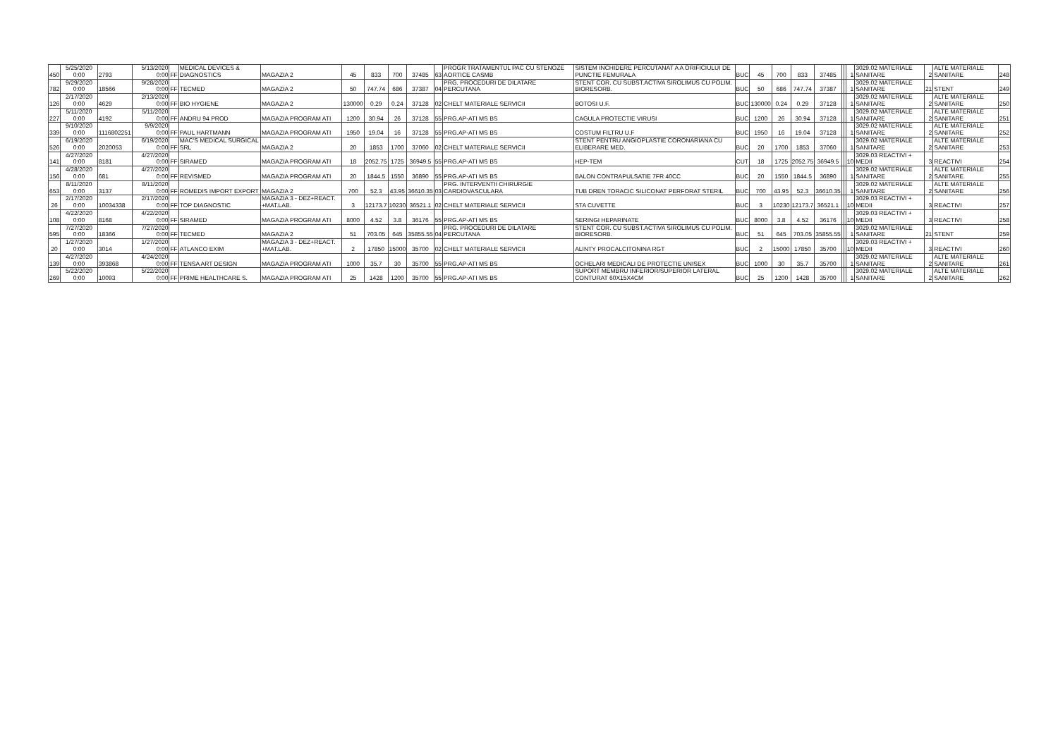| 450 | 5/25/2020 0:00 | 2793 | 5/13/2020 0:00 | FF | MEDICAL DEVICES & DIAGNOSTICS | MAGAZIA 2 | 45 | 833 | 700 | 37485 | 63 | PROGR TRATAMENTUL PAC CU STENOZE AORTICE CASMB | SISTEM INCHIDERE PERCUTANAT A A ORIFICIULUI DE PUNCTIE FEMURALA | BUC | 45 | 700 | 833 | 37485 | | | 1 | 3029.02 MATERIALE SANITARE | 2 | ALTE MATERIALE SANITARE | 248 |
| 782 | 9/29/2020 0:00 | 18566 | 9/28/2020 0:00 | FF | TECMED | MAGAZIA 2 | 50 | 747.74 | 686 | 37387 | 04 | PRG. PROCEDURI DE DILATARE PERCUTANA | STENT COR. CU SUBST.ACTIVA SIROLIMUS CU POLIM. BIORESORB. | BUC | 50 | 686 | 747.74 | 37387 | | | 1 | 3029.02 MATERIALE SANITARE | 21 | STENT | 249 |
| 126 | 2/17/2020 0:00 | 4629 | 2/13/2020 0:00 | FF | BIO HYGIENE | MAGAZIA 2 | 130000 | 0.29 | 0.24 | 37128 | 02 | CHELT MATERIALE SERVICII | BOTOSI U.F. | BUC | 130000 | 0.24 | 0.29 | 37128 | | | 1 | 3029.02 MATERIALE SANITARE | 2 | ALTE MATERIALE SANITARE | 250 |
| 227 | 5/11/2020 0:00 | 4192 | 5/11/2020 0:00 | FF | ANDRU 94 PROD | MAGAZIA PROGRAM ATI | 1200 | 30.94 | 26 | 37128 | 55 | PRG.AP-ATI MS BS | CAGULA PROTECTIE VIRUSI | BUC | 1200 | 26 | 30.94 | 37128 | | | 1 | 3029.02 MATERIALE SANITARE | 2 | ALTE MATERIALE SANITARE | 251 |
| 339 | 9/10/2020 0:00 | 1116802251 | 9/9/2020 0:00 | FF | PAUL HARTMANN | MAGAZIA PROGRAM ATI | 1950 | 19.04 | 16 | 37128 | 55 | PRG.AP-ATI MS BS | COSTUM FILTRU U.F | BUC | 1950 | 16 | 19.04 | 37128 | | | 1 | 3029.02 MATERIALE SANITARE | 2 | ALTE MATERIALE SANITARE | 252 |
| 526 | 6/19/2020 0:00 | 2020053 | 6/19/2020 0:00 | FF | MAC'S MEDICAL SURGICAL SRL | MAGAZIA 2 | 20 | 1853 | 1700 | 37060 | 02 | CHELT MATERIALE SERVICII | STENT PENTRU ANGIOPLASTIE CORONARIANA CU ELIBERARE MED. | BUC | 20 | 1700 | 1853 | 37060 | | | 1 | 3029.02 MATERIALE SANITARE | 2 | ALTE MATERIALE SANITARE | 253 |
| 141 | 4/27/2020 0:00 | 8181 | 4/27/2020 0:00 | FF | SIRAMED | MAGAZIA PROGRAM ATI | 18 | 2052.75 | 1725 | 36949.5 | 55 | PRG.AP-ATI MS BS | HEP-TEM | CUT | 18 | 1725 | 2052.75 | 36949.5 | | | 10 | 3029.03 REACTIVI + MEDII | 3 | REACTIVI | 254 |
| 156 | 4/28/2020 0:00 | 681 | 4/27/2020 0:00 | FF | REVISMED | MAGAZIA PROGRAM ATI | 20 | 1844.5 | 1550 | 36890 | 55 | PRG.AP-ATI MS BS | BALON CONTRAPULSATIE 7FR 40CC | BUC | 20 | 1550 | 1844.5 | 36890 | | | 1 | 3029.02 MATERIALE SANITARE | 2 | ALTE MATERIALE SANITARE | 255 |
| 653 | 8/11/2020 0:00 | 3137 | 8/11/2020 0:00 | FF | ROMEDIS IMPORT EXPORT | MAGAZIA 2 | 700 | 52.3 | 43.95 | 36610.35 | 03 | PRG. INTERVENTII CHIRURGIE CARDIOVASCULARA | TUB DREN TORACIC SILICONAT PERFORAT STERIL | BUC | 700 | 43.95 | 52.3 | 36610.35 | | | 1 | 3029.02 MATERIALE SANITARE | 2 | ALTE MATERIALE SANITARE | 256 |
| 26 | 2/17/2020 0:00 | 10034338 | 2/17/2020 0:00 | FF | TOP DIAGNOSTIC | MAGAZIA 3 - DEZ+REACT. +MAT.LAB. | 3 | 12173.7 | 10230 | 36521.1 | 02 | CHELT MATERIALE SERVICII | STA CUVETTE | BUC | 3 | 10230 | 12173.7 | 36521.1 | | | 10 | 3029.03 REACTIVI + MEDII | 3 | REACTIVI | 257 |
| 108 | 4/22/2020 0:00 | 8168 | 4/22/2020 0:00 | FF | SIRAMED | MAGAZIA PROGRAM ATI | 8000 | 4.52 | 3.8 | 36176 | 55 | PRG.AP-ATI MS BS | SERINGI HEPARINATE | BUC | 8000 | 3.8 | 4.52 | 36176 | | | 10 | 3029.03 REACTIVI + MEDII | 3 | REACTIVI | 258 |
| 595 | 7/27/2020 0:00 | 18366 | 7/27/2020 0:00 | FF | TECMED | MAGAZIA 2 | 51 | 703.05 | 645 | 35855.55 | 04 | PRG. PROCEDURI DE DILATARE PERCUTANA | STENT COR. CU SUBST.ACTIVA SIROLIMUS CU POLIM. BIORESORB. | BUC | 51 | 645 | 703.05 | 35855.55 | | | 1 | 3029.02 MATERIALE SANITARE | 21 | STENT | 259 |
| 20 | 1/27/2020 0:00 | 3014 | 1/27/2020 0:00 | FF | ATLANCO EXIM | MAGAZIA 3 - DEZ+REACT. +MAT.LAB. | 2 | 17850 | 15000 | 35700 | 02 | CHELT MATERIALE SERVICII | ALINTY PROCALCITONINA RGT | BUC | 2 | 15000 | 17850 | 35700 | | | 10 | 3029.03 REACTIVI + MEDII | 3 | REACTIVI | 260 |
| 139 | 4/27/2020 0:00 | 393868 | 4/24/2020 0:00 | FF | TENSA ART DESIGN | MAGAZIA PROGRAM ATI | 1000 | 35.7 | 30 | 35700 | 55 | PRG.AP-ATI MS BS | OCHELARI MEDICALI DE PROTECTIE UNISEX | BUC | 1000 | 30 | 35.7 | 35700 | | | 1 | 3029.02 MATERIALE SANITARE | 2 | ALTE MATERIALE SANITARE | 261 |
| 269 | 5/22/2020 0:00 | 10093 | 5/22/2020 0:00 | FF | PRIME HEALTHCARE S. | MAGAZIA PROGRAM ATI | 25 | 1428 | 1200 | 35700 | 55 | PRG.AP-ATI MS BS | SUPORT MEMBRU INFERIOR/SUPERIOR LATERAL CONTURAT 60X15X4CM | BUC | 25 | 1200 | 1428 | 35700 | | | 1 | 3029.02 MATERIALE SANITARE | 2 | ALTE MATERIALE SANITARE | 262 |